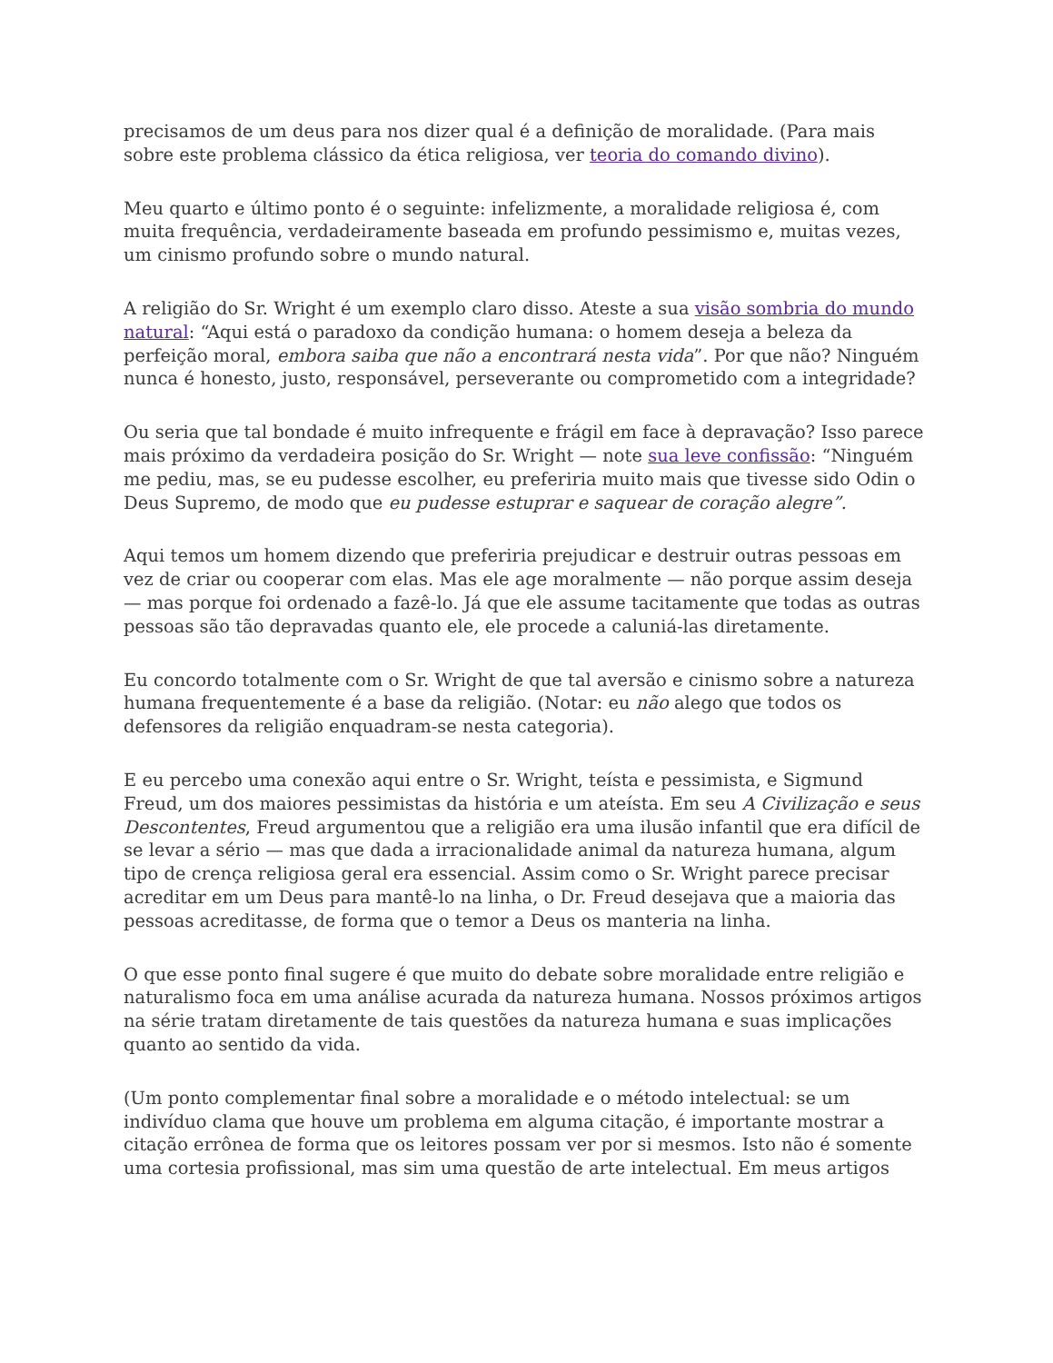precisamos de um deus para nos dizer qual é a definição de moralidade. (Para mais sobre este problema clássico da ética religiosa, ver teoria do comando divino).
Meu quarto e último ponto é o seguinte: infelizmente, a moralidade religiosa é, com muita frequência, verdadeiramente baseada em profundo pessimismo e, muitas vezes, um cinismo profundo sobre o mundo natural.
A religião do Sr. Wright é um exemplo claro disso. Ateste a sua visão sombria do mundo natural: “Aqui está o paradoxo da condição humana: o homem deseja a beleza da perfeição moral, embora saiba que não a encontrará nesta vida”. Por que não? Ninguém nunca é honesto, justo, responsável, perseverante ou comprometido com a integridade?
Ou seria que tal bondade é muito infrequente e frágil em face à depravação? Isso parece mais próximo da verdadeira posição do Sr. Wright — note sua leve confissão: “Ninguém me pediu, mas, se eu pudesse escolher, eu preferiria muito mais que tivesse sido Odin o Deus Supremo, de modo que eu pudesse estuprar e saquear de coração alegre”.
Aqui temos um homem dizendo que preferiria prejudicar e destruir outras pessoas em vez de criar ou cooperar com elas. Mas ele age moralmente — não porque assim deseja — mas porque foi ordenado a fazê-lo. Já que ele assume tacitamente que todas as outras pessoas são tão depravadas quanto ele, ele procede a caluniá-las diretamente.
Eu concordo totalmente com o Sr. Wright de que tal aversão e cinismo sobre a natureza humana frequentemente é a base da religião. (Notar: eu não alego que todos os defensores da religião enquadram-se nesta categoria).
E eu percebo uma conexão aqui entre o Sr. Wright, teísta e pessimista, e Sigmund Freud, um dos maiores pessimistas da história e um ateísta. Em seu A Civilização e seus Descontentes, Freud argumentou que a religião era uma ilusão infantil que era difícil de se levar a sério — mas que dada a irracionalidade animal da natureza humana, algum tipo de crença religiosa geral era essencial. Assim como o Sr. Wright parece precisar acreditar em um Deus para mantê-lo na linha, o Dr. Freud desejava que a maioria das pessoas acreditasse, de forma que o temor a Deus os manteria na linha.
O que esse ponto final sugere é que muito do debate sobre moralidade entre religião e naturalismo foca em uma análise acurada da natureza humana. Nossos próximos artigos na série tratam diretamente de tais questões da natureza humana e suas implicações quanto ao sentido da vida.
(Um ponto complementar final sobre a moralidade e o método intelectual: se um indivíduo clama que houve um problema em alguma citação, é importante mostrar a citação errônea de forma que os leitores possam ver por si mesmos. Isto não é somente uma cortesia profissional, mas sim uma questão de arte intelectual. Em meus artigos